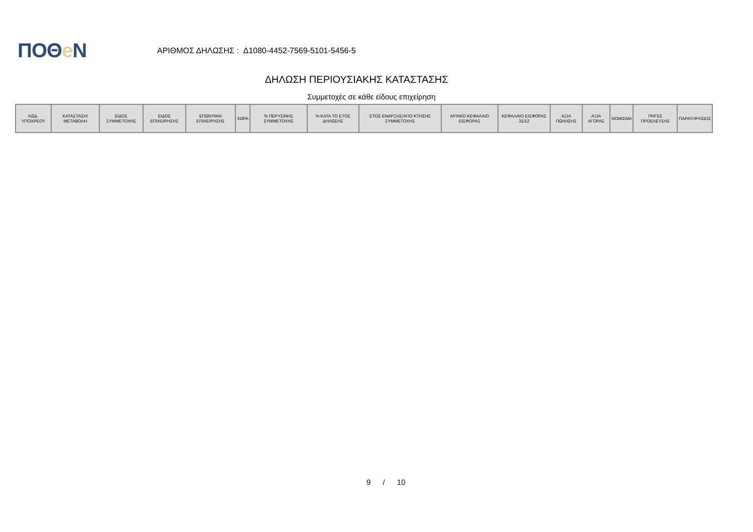ΠΟΘe Ν
ΑΡΙΘΜΟΣ ΔΗΛΩΣΗΣ : Δ1080-4452-7569-5101-5456-5
ΔΗΛΩΣΗ ΠΕΡΙΟΥΣΙΑΚΗΣ ΚΑΤΑΣΤΑΣΗΣ
Συμμετοχές σε κάθε είδους επιχείρηση
| ΚΩΔ. ΥΠΟΧΡΕΟΥ | ΚΑΤΑΣΤΑΣΗ/ ΜΕΤΑΒΟΛΗ | ΕΙΔΟΣ ΣΥΜΜΕΤΟΧΗΣ | ΕΙΔΟΣ ΕΠΙΧΕΙΡΗΣΗΣ | ΕΠΩΝΥΜΙΑ ΕΠΙΧΕΙΡΗΣΗΣ | ΧΩΡΑ | % ΠΕΡΥΣΙΝΗΣ ΣΥΜΜΕΤΟΧΗΣ | % ΚΑΤΑ ΤΟ ΕΤΟΣ ΔΗΛΩΣΗΣ | ΕΤΟΣ ΕΝΑΡΞΗΣ/ΑΠΟ ΚΤΗΣΗΣ ΣΥΜΜΕΤΟΧΗΣ | ΑΡΧΙΚΟ ΚΕΦΑΛΑΙΟ ΕΙΣΦΟΡΑΣ | ΚΕΦΑΛΑΙΟ ΕΙΣΦΟΡΑΣ 31/12 | ΑΞΙΑ ΠΩΛΗΣΗΣ | ΑΞΙΑ ΑΓΟΡΑΣ | ΝΟΜΙΣΜΑ | ΠΗΓΕΣ ΠΡΟΕΛΕΥΣΗΣ | ΠΑΡΑΤΗΡΗΣΕΙΣ |
| --- | --- | --- | --- | --- | --- | --- | --- | --- | --- | --- | --- | --- | --- | --- | --- |
9 / 10